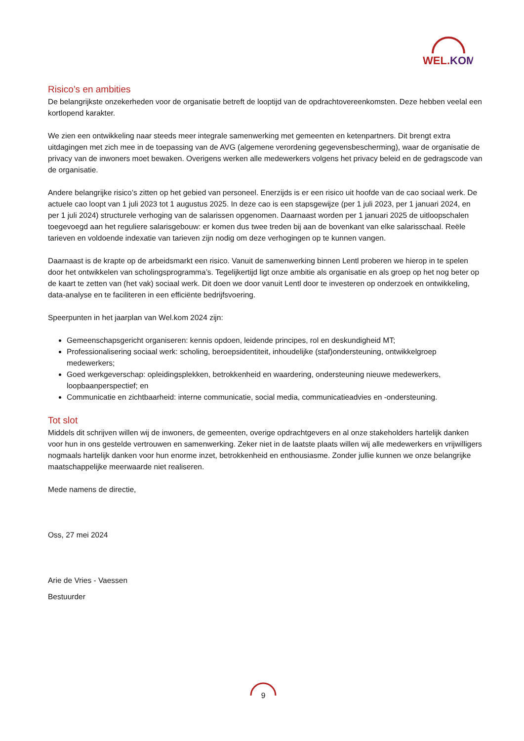WEL.KOM
Risico’s en ambities
De belangrijkste onzekerheden voor de organisatie betreft de looptijd van de opdrachtovereenkomsten. Deze hebben veelal een kortlopend karakter.
We zien een ontwikkeling naar steeds meer integrale samenwerking met gemeenten en ketenpartners. Dit brengt extra uitdagingen met zich mee in de toepassing van de AVG (algemene verordening gegevensbescherming), waar de organisatie de privacy van de inwoners moet bewaken. Overigens werken alle medewerkers volgens het privacy beleid en de gedragscode van de organisatie.
Andere belangrijke risico’s zitten op het gebied van personeel. Enerzijds is er een risico uit hoofde van de cao sociaal werk. De actuele cao loopt van 1 juli 2023 tot 1 augustus 2025. In deze cao is een stapsgewijze (per 1 juli 2023, per 1 januari 2024, en per 1 juli 2024) structurele verhoging van de salarissen opgenomen. Daarnaast worden per 1 januari 2025 de uitloopschalen toegevoegd aan het reguliere salarisgebouw: er komen dus twee treden bij aan de bovenkant van elke salarisschaal. Reële tarieven en voldoende indexatie van tarieven zijn nodig om deze verhogingen op te kunnen vangen.
Daarnaast is de krapte op de arbeidsmarkt een risico. Vanuit de samenwerking binnen Lentl proberen we hierop in te spelen door het ontwikkelen van scholingsprogramma’s. Tegelijkertijd ligt onze ambitie als organisatie en als groep op het nog beter op de kaart te zetten van (het vak) sociaal werk. Dit doen we door vanuit Lentl door te investeren op onderzoek en ontwikkeling, data-analyse en te faciliteren in een efficiënte bedrijfsvoering.
Speerpunten in het jaarplan van Wel.kom 2024 zijn:
Gemeenschapsgericht organiseren: kennis opdoen, leidende principes, rol en deskundigheid MT;
Professionalisering sociaal werk: scholing, beroepsidentiteit, inhoudelijke (staf)ondersteuning, ontwikkelgroep medewerkers;
Goed werkgeverschap: opleidingsplekken, betrokkenheid en waardering, ondersteuning nieuwe medewerkers, loopbaanperspectief; en
Communicatie en zichtbaarheid: interne communicatie, social media, communicatieadvies en -ondersteuning.
Tot slot
Middels dit schrijven willen wij de inwoners, de gemeenten, overige opdrachtgevers en al onze stakeholders hartelijk danken voor hun in ons gestelde vertrouwen en samenwerking. Zeker niet in de laatste plaats willen wij alle medewerkers en vrijwilligers nogmaals hartelijk danken voor hun enorme inzet, betrokkenheid en enthousiasme. Zonder jullie kunnen we onze belangrijke maatschappelijke meerwaarde niet realiseren.
Mede namens de directie,
Oss, 27 mei 2024
Arie de Vries - Vaessen
Bestuurder
9